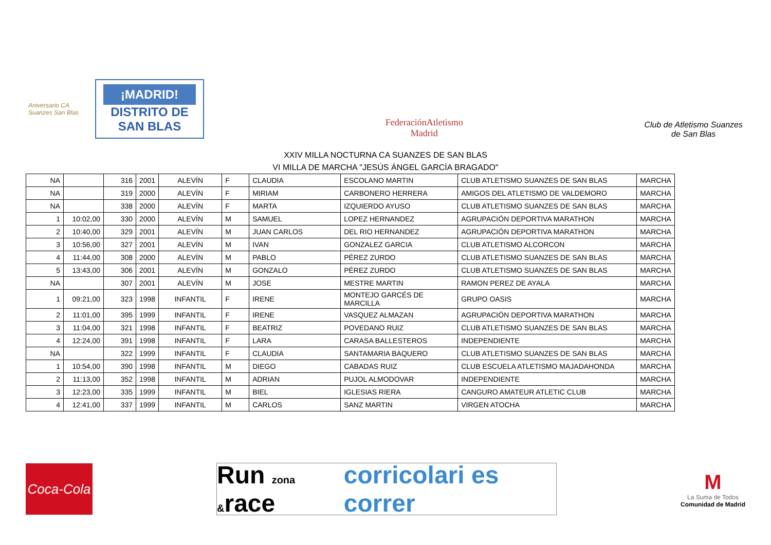Aniversario CA Suanzes San Blas
¡MADRID!
DISTRITO DE
SAN BLAS
FederaciónAtletismo
Madrid
Club de Atletismo Suanzes
de San Blas
XXIV MILLA NOCTURNA CA SUANZES DE SAN BLAS
VI MILLA DE MARCHA "JESÚS ÁNGEL GARCÍA BRAGADO"
| NA | | 316 | 2001 | ALEVÍN | F | CLAUDIA | ESCOLANO MARTIN | CLUB ATLETISMO SUANZES DE SAN BLAS | MARCHA |
| NA | | 319 | 2000 | ALEVÍN | F | MIRIAM | CARBONERO HERRERA | AMIGOS DEL ATLETISMO DE VALDEMORO | MARCHA |
| NA | | 338 | 2000 | ALEVÍN | F | MARTA | IZQUIERDO AYUSO | CLUB ATLETISMO SUANZES DE SAN BLAS | MARCHA |
| 1 | 10:02,00 | 330 | 2000 | ALEVÍN | M | SAMUEL | LOPEZ HERNANDEZ | AGRUPACIÓN DEPORTIVA MARATHON | MARCHA |
| 2 | 10:40,00 | 329 | 2001 | ALEVÍN | M | JUAN CARLOS | DEL RIO HERNANDEZ | AGRUPACIÓN DEPORTIVA MARATHON | MARCHA |
| 3 | 10:56,00 | 327 | 2001 | ALEVÍN | M | IVAN | GONZALEZ GARCIA | CLUB ATLETISMO ALCORCON | MARCHA |
| 4 | 11:44,00 | 308 | 2000 | ALEVÍN | M | PABLO | PÉREZ ZURDO | CLUB ATLETISMO SUANZES DE SAN BLAS | MARCHA |
| 5 | 13:43,00 | 306 | 2001 | ALEVÍN | M | GONZALO | PÉREZ ZURDO | CLUB ATLETISMO SUANZES DE SAN BLAS | MARCHA |
| NA | | 307 | 2001 | ALEVÍN | M | JOSE | MESTRE MARTIN | RAMON PEREZ DE AYALA | MARCHA |
| 1 | 09:21,00 | 323 | 1998 | INFANTIL | F | IRENE | MONTEJO GARCÉS DE MARCILLA | GRUPO OASIS | MARCHA |
| 2 | 11:01,00 | 395 | 1999 | INFANTIL | F | IRENE | VASQUEZ ALMAZAN | AGRUPACIÓN DEPORTIVA MARATHON | MARCHA |
| 3 | 11:04,00 | 321 | 1998 | INFANTIL | F | BEATRIZ | POVEDANO RUIZ | CLUB ATLETISMO SUANZES DE SAN BLAS | MARCHA |
| 4 | 12:24,00 | 391 | 1998 | INFANTIL | F | LARA | CARASA BALLESTEROS | INDEPENDIENTE | MARCHA |
| NA | | 322 | 1999 | INFANTIL | F | CLAUDIA | SANTAMARIA BAQUERO | CLUB ATLETISMO SUANZES DE SAN BLAS | MARCHA |
| 1 | 10:54,00 | 390 | 1998 | INFANTIL | M | DIEGO | CABADAS RUIZ | CLUB ESCUELA ATLETISMO MAJADAHONDA | MARCHA |
| 2 | 11:13,00 | 352 | 1998 | INFANTIL | M | ADRIAN | PUJOL ALMODOVAR | INDEPENDIENTE | MARCHA |
| 3 | 12:23,00 | 335 | 1999 | INFANTIL | M | BIEL | IGLESIAS RIERA | CANGURO AMATEUR ATLETIC CLUB | MARCHA |
| 4 | 12:41,00 | 337 | 1999 | INFANTIL | M | CARLOS | SANZ MARTIN | VIRGEN ATOCHA | MARCHA |
Coca-Cola
Run zona &race corricolari es correr
M
La Suma de Todos
Comunidad de Madrid